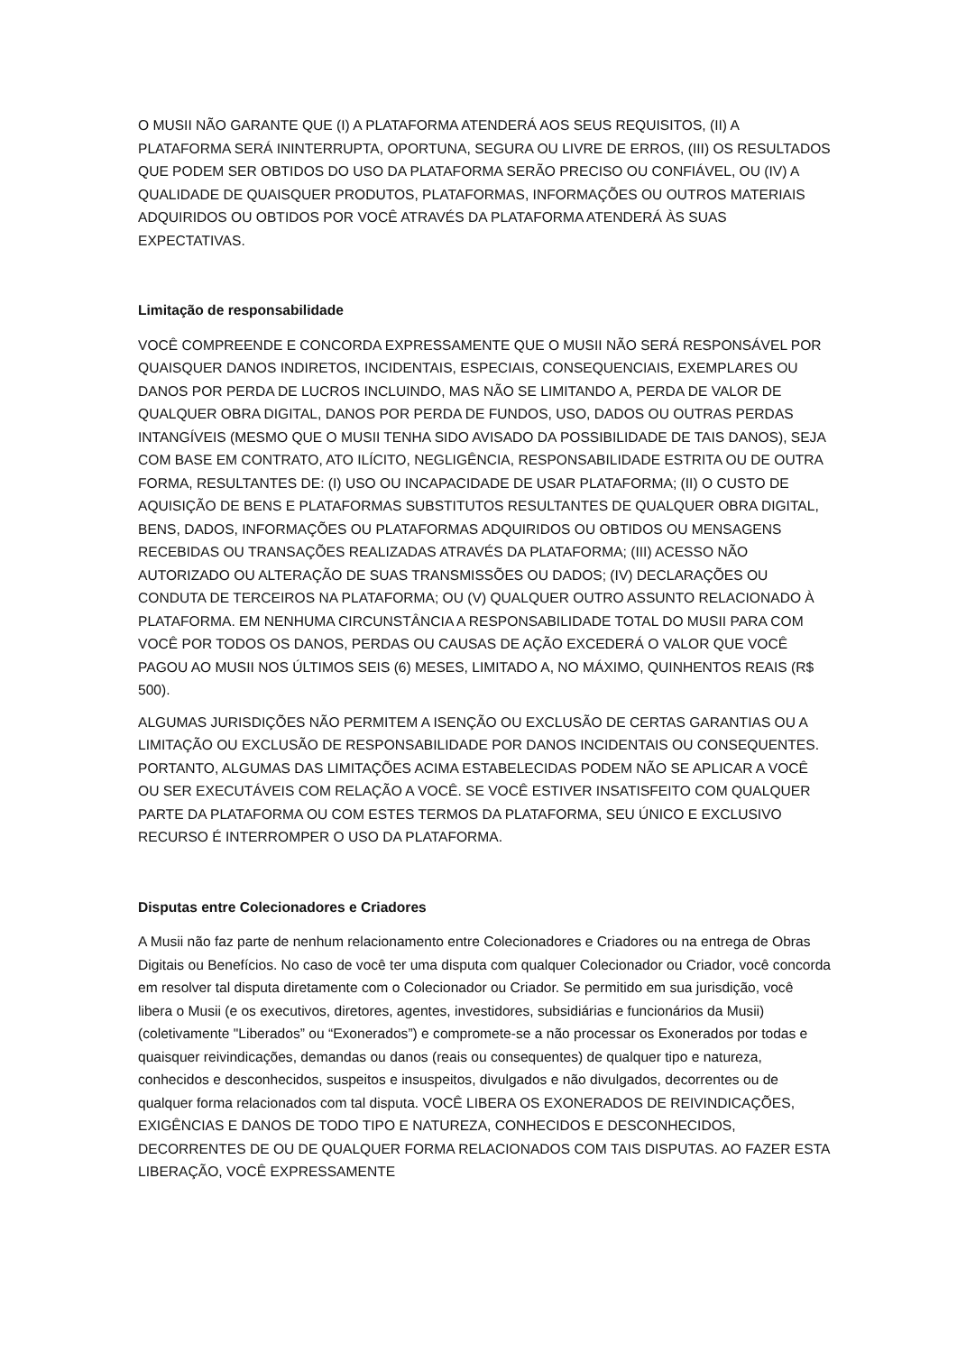O MUSII NÃO GARANTE QUE (I) A PLATAFORMA ATENDERÁ AOS SEUS REQUISITOS, (II) A PLATAFORMA SERÁ ININTERRUPTA, OPORTUNA, SEGURA OU LIVRE DE ERROS, (III) OS RESULTADOS QUE PODEM SER OBTIDOS DO USO DA PLATAFORMA SERÃO PRECISO OU CONFIÁVEL, OU (IV) A QUALIDADE DE QUAISQUER PRODUTOS, PLATAFORMAS, INFORMAÇÕES OU OUTROS MATERIAIS ADQUIRIDOS OU OBTIDOS POR VOCÊ ATRAVÉS DA PLATAFORMA ATENDERÁ ÀS SUAS EXPECTATIVAS.
Limitação de responsabilidade
VOCÊ COMPREENDE E CONCORDA EXPRESSAMENTE QUE O MUSII NÃO SERÁ RESPONSÁVEL POR QUAISQUER DANOS INDIRETOS, INCIDENTAIS, ESPECIAIS, CONSEQUENCIAIS, EXEMPLARES OU DANOS POR PERDA DE LUCROS INCLUINDO, MAS NÃO SE LIMITANDO A, PERDA DE VALOR DE QUALQUER OBRA DIGITAL, DANOS POR PERDA DE FUNDOS, USO, DADOS OU OUTRAS PERDAS INTANGÍVEIS (MESMO QUE O MUSII TENHA SIDO AVISADO DA POSSIBILIDADE DE TAIS DANOS), SEJA COM BASE EM CONTRATO, ATO ILÍCITO, NEGLIGÊNCIA, RESPONSABILIDADE ESTRITA OU DE OUTRA FORMA, RESULTANTES DE: (I) USO OU INCAPACIDADE DE USAR PLATAFORMA; (II) O CUSTO DE AQUISIÇÃO DE BENS E PLATAFORMAS SUBSTITUTOS RESULTANTES DE QUALQUER OBRA DIGITAL, BENS, DADOS, INFORMAÇÕES OU PLATAFORMAS ADQUIRIDOS OU OBTIDOS OU MENSAGENS RECEBIDAS OU TRANSAÇÕES REALIZADAS ATRAVÉS DA PLATAFORMA; (III) ACESSO NÃO AUTORIZADO OU ALTERAÇÃO DE SUAS TRANSMISSÕES OU DADOS; (IV) DECLARAÇÕES OU CONDUTA DE TERCEIROS NA PLATAFORMA; OU (V) QUALQUER OUTRO ASSUNTO RELACIONADO À PLATAFORMA. EM NENHUMA CIRCUNSTÂNCIA A RESPONSABILIDADE TOTAL DO MUSII PARA COM VOCÊ POR TODOS OS DANOS, PERDAS OU CAUSAS DE AÇÃO EXCEDERÁ O VALOR QUE VOCÊ PAGOU AO MUSII NOS ÚLTIMOS SEIS (6) MESES, LIMITADO A, NO MÁXIMO, QUINHENTOS REAIS (R$ 500).
ALGUMAS JURISDIÇÕES NÃO PERMITEM A ISENÇÃO OU EXCLUSÃO DE CERTAS GARANTIAS OU A LIMITAÇÃO OU EXCLUSÃO DE RESPONSABILIDADE POR DANOS INCIDENTAIS OU CONSEQUENTES. PORTANTO, ALGUMAS DAS LIMITAÇÕES ACIMA ESTABELECIDAS PODEM NÃO SE APLICAR A VOCÊ OU SER EXECUTÁVEIS COM RELAÇÃO A VOCÊ. SE VOCÊ ESTIVER INSATISFEITO COM QUALQUER PARTE DA PLATAFORMA OU COM ESTES TERMOS DA PLATAFORMA, SEU ÚNICO E EXCLUSIVO RECURSO É INTERROMPER O USO DA PLATAFORMA.
Disputas entre Colecionadores e Criadores
A Musii não faz parte de nenhum relacionamento entre Colecionadores e Criadores ou na entrega de Obras Digitais ou Benefícios. No caso de você ter uma disputa com qualquer Colecionador ou Criador, você concorda em resolver tal disputa diretamente com o Colecionador ou Criador. Se permitido em sua jurisdição, você libera o Musii (e os executivos, diretores, agentes, investidores, subsidiárias e funcionários da Musii) (coletivamente "Liberados” ou “Exonerados”) e compromete-se a não processar os Exonerados por todas e quaisquer reivindicações, demandas ou danos (reais ou consequentes) de qualquer tipo e natureza, conhecidos e desconhecidos, suspeitos e insuspeitos, divulgados e não divulgados, decorrentes ou de qualquer forma relacionados com tal disputa. VOCÊ LIBERA OS EXONERADOS DE REIVINDICAÇÕES, EXIGÊNCIAS E DANOS DE TODO TIPO E NATUREZA, CONHECIDOS E DESCONHECIDOS, DECORRENTES DE OU DE QUALQUER FORMA RELACIONADOS COM TAIS DISPUTAS. AO FAZER ESTA LIBERAÇÃO, VOCÊ EXPRESSAMENTE